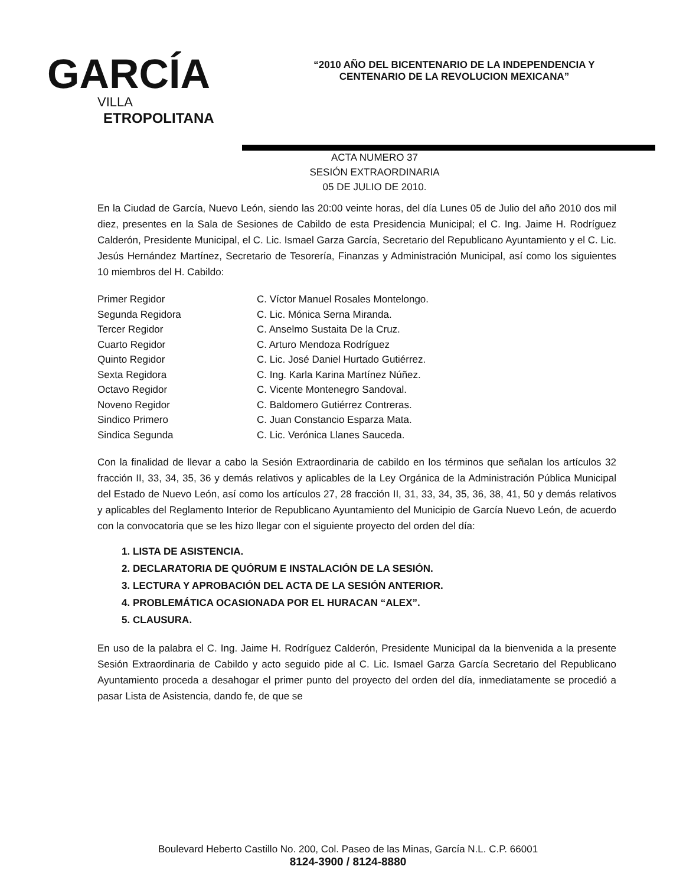GARCÍA
VILLA
ETROPOLITANA
“2010 AÑO DEL BICENTENARIO DE LA INDEPENDENCIA Y
CENTENARIO DE LA REVOLUCION MEXICANA”
ACTA NUMERO 37
SESIÓN EXTRAORDINARIA
05 DE JULIO DE 2010.
En la Ciudad de García, Nuevo León, siendo las 20:00 veinte horas, del día Lunes 05 de Julio del año 2010 dos mil diez, presentes en la Sala de Sesiones de Cabildo de esta Presidencia Municipal; el C. Ing. Jaime H. Rodríguez Calderón, Presidente Municipal, el C. Lic. Ismael Garza García, Secretario del Republicano Ayuntamiento y el C. Lic. Jesús Hernández Martínez, Secretario de Tesorería, Finanzas y Administración Municipal, así como los siguientes 10 miembros del H. Cabildo:
Primer Regidor
C. Víctor Manuel Rosales Montelongo.
Segunda Regidora
C. Lic. Mónica Serna Miranda.
Tercer Regidor
C. Anselmo Sustaita De la Cruz.
Cuarto Regidor
C. Arturo Mendoza Rodríguez
Quinto Regidor
C. Lic. José Daniel Hurtado Gutiérrez.
Sexta Regidora
C. Ing. Karla Karina Martínez Núñez.
Octavo Regidor
C. Vicente Montenegro Sandoval.
Noveno Regidor
C. Baldomero Gutiérrez Contreras.
Sindico Primero
C. Juan Constancio Esparza Mata.
Sindica Segunda
C. Lic. Verónica Llanes Sauceda.
Con la finalidad de llevar a cabo la Sesión Extraordinaria de cabildo en los términos que señalan los artículos 32 fracción II, 33, 34, 35, 36 y demás relativos y aplicables de la Ley Orgánica de la Administración Pública Municipal del Estado de Nuevo León, así como los artículos 27, 28 fracción II, 31, 33, 34, 35, 36, 38, 41, 50 y demás relativos y aplicables del Reglamento Interior de Republicano Ayuntamiento del Municipio de García Nuevo León, de acuerdo con la convocatoria que se les hizo llegar con el siguiente proyecto del orden del día:
1. LISTA DE ASISTENCIA.
2. DECLARATORIA DE QUÓRUM E INSTALACIÓN DE LA SESIÓN.
3. LECTURA Y APROBACIÓN DEL ACTA DE LA SESIÓN ANTERIOR.
4. PROBLEMÁTICA OCASIONADA POR EL HURACAN “ALEX”.
5. CLAUSURA.
En uso de la palabra el C. Ing. Jaime H. Rodríguez Calderón, Presidente Municipal da la bienvenida a la presente Sesión Extraordinaria de Cabildo y acto seguido pide al C. Lic. Ismael Garza García Secretario del Republicano Ayuntamiento proceda a desahogar el primer punto del proyecto del orden del día, inmediatamente se procedió a pasar Lista de Asistencia, dando fe, de que se
Boulevard Heberto Castillo No. 200, Col. Paseo de las Minas, García N.L. C.P. 66001
8124-3900 / 8124-8880